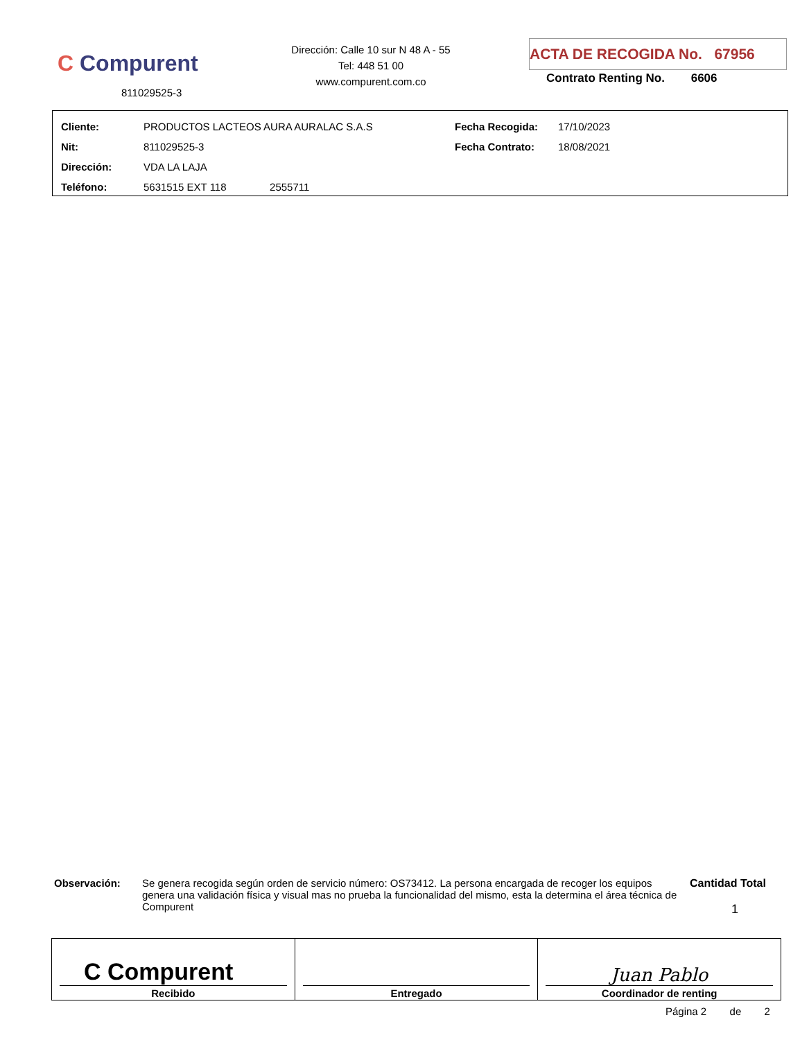C Compurent
811029525-3
Dirección: Calle 10 sur N 48 A - 55
Tel: 448 51 00
www.compurent.com.co
ACTA DE RECOGIDA No. 67956
Contrato Renting No. 6606
| Cliente: | PRODUCTOS LACTEOS AURA AURALAC S.A.S | Fecha Recogida: | 17/10/2023 |
| Nit: | 811029525-3 | Fecha Contrato: | 18/08/2021 |
| Dirección: | VDA LA LAJA | | |
| Teléfono: | 5631515 EXT 118 2555711 | | |
Observación:
Se genera recogida según orden de servicio número: OS73412. La persona encargada de recoger los equipos genera una validación física y visual mas no prueba la funcionalidad del mismo, esta la determina el área técnica de Compurent
Cantidad Total
1
| C Compurent Recibido | Entregado | Juan Pablo Coordinador de renting |
Página 2 de 2